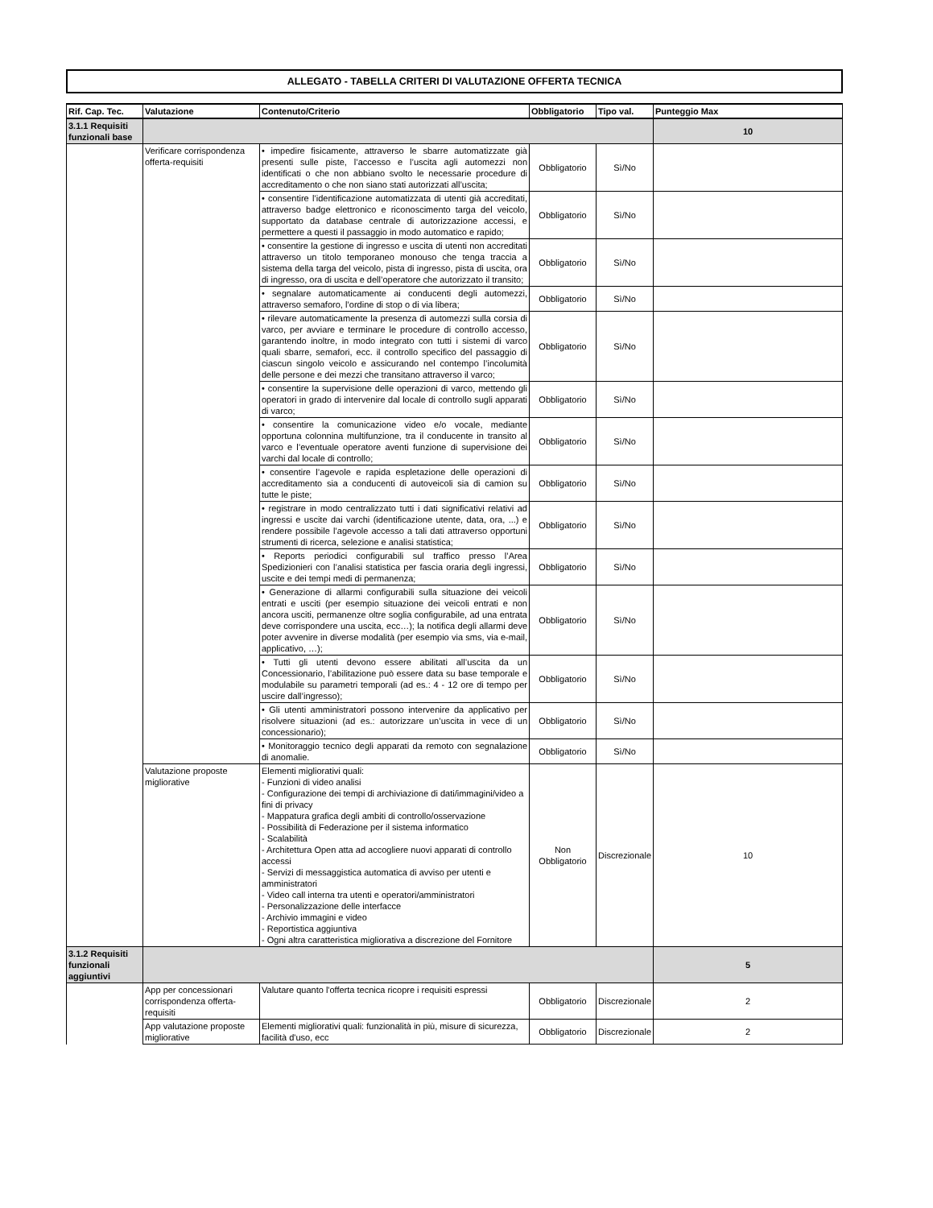ALLEGATO - TABELLA CRITERI DI VALUTAZIONE OFFERTA TECNICA
| Rif. Cap. Tec. | Valutazione | Contenuto/Criterio | Obbligatorio | Tipo val. | Punteggio Max |
| --- | --- | --- | --- | --- | --- |
| 3.1.1 Requisiti funzionali base | | | | | 10 |
| | Verificare corrispondenza offerta-requisiti | • impedire fisicamente, attraverso le sbarre automatizzate già presenti sulle piste, l’accesso e l’uscita agli automezzi non identificati o che non abbiano svolto le necessarie procedure di accreditamento o che non siano stati autorizzati all’uscita; | Obbligatorio | Sì/No | |
| | | • consentire l’identificazione automatizzata di utenti già accreditati, attraverso badge elettronico e riconoscimento targa del veicolo, supportato da database centrale di autorizzazione accessi, e permettere a questi il passaggio in modo automatico e rapido; | Obbligatorio | Sì/No | |
| | | • consentire la gestione di ingresso e uscita di utenti non accreditati attraverso un titolo temporaneo monouso che tenga traccia a sistema della targa del veicolo, pista di ingresso, pista di uscita, ora di ingresso, ora di uscita e dell’operatore che autorizzato il transito; | Obbligatorio | Sì/No | |
| | | • segnalare automaticamente ai conducenti degli automezzi, attraverso semaforo, l’ordine di stop o di via libera; | Obbligatorio | Sì/No | |
| | | • rilevare automaticamente la presenza di automezzi sulla corsia di varco, per avviare e terminare le procedure di controllo accesso, garantendo inoltre, in modo integrato con tutti i sistemi di varco quali sbarre, semafori, ecc. il controllo specifico del passaggio di ciascun singolo veicolo e assicurando nel contempo l’incolumità delle persone e dei mezzi che transitano attraverso il varco; | Obbligatorio | Sì/No | |
| | | • consentire la supervisione delle operazioni di varco, mettendo gli operatori in grado di intervenire dal locale di controllo sugli apparati di varco; | Obbligatorio | Sì/No | |
| | | • consentire la comunicazione video e/o vocale, mediante opportuna colonnina multifunzione, tra il conducente in transito al varco e l’eventuale operatore aventi funzione di supervisione dei varchi dal locale di controllo; | Obbligatorio | Sì/No | |
| | | • consentire l’agevole e rapida espletazione delle operazioni di accreditamento sia a conducenti di autoveicoli sia di camion su tutte le piste; | Obbligatorio | Sì/No | |
| | | • registrare in modo centralizzato tutti i dati significativi relativi ad ingressi e uscite dai varchi (identificazione utente, data, ora, ...) e rendere possibile l’agevole accesso a tali dati attraverso opportuni strumenti di ricerca, selezione e analisi statistica; | Obbligatorio | Sì/No | |
| | | • Reports periodici configurabili sul traffico presso l’Area Spedizionieri con l’analisi statistica per fascia oraria degli ingressi, uscite e dei tempi medi di permanenza; | Obbligatorio | Sì/No | |
| | | • Generazione di allarmi configurabili sulla situazione dei veicoli entrati e usciti (per esempio situazione dei veicoli entrati e non ancora usciti, permanenze oltre soglia configurabile, ad una entrata deve corrispondere una uscita, ecc…); la notifica degli allarmi deve poter avvenire in diverse modalità (per esempio via sms, via e-mail, applicativo, …); | Obbligatorio | Sì/No | |
| | | • Tutti gli utenti devono essere abilitati all’uscita da un Concessionario, l’abilitazione può essere data su base temporale e modulabile su parametri temporali (ad es.: 4 - 12 ore di tempo per uscire dall’ingresso); | Obbligatorio | Sì/No | |
| | | • Gli utenti amministratori possono intervenire da applicativo per risolvere situazioni (ad es.: autorizzare un’uscita in vece di un concessionario); | Obbligatorio | Sì/No | |
| | | • Monitoraggio tecnico degli apparati da remoto con segnalazione di anomalie. | Obbligatorio | Sì/No | |
| | Valutazione proposte migliorative | Elementi migliorativi quali: - Funzioni di video analisi - Configurazione dei tempi di archiviazione di dati/immagini/video a fini di privacy - Mappatura grafica degli ambiti di controllo/osservazione - Possibilità di Federazione per il sistema informatico - Scalabilità - Architettura Open atta ad accogliere nuovi apparati di controllo accessi - Servizi di messaggistica automatica di avviso per utenti e amministratori - Video call interna tra utenti e operatori/amministratori - Personalizzazione delle interfacce - Archivio immagini e video - Reportistica aggiuntiva - Ogni altra caratteristica migliorativa a discrezione del Fornitore | Non Obbligatorio | Discrezionale | 10 |
| 3.1.2 Requisiti funzionali aggiuntivi | | | | | 5 |
| | App per concessionari corrispondenza offerta-requisiti | Valutare quanto l'offerta tecnica ricopre i requisiti espressi | Obbligatorio | Discrezionale | 2 |
| | App valutazione proposte migliorative | Elementi migliorativi quali: funzionalità in più, misure di sicurezza, facilità d'uso, ecc | Obbligatorio | Discrezionale | 2 |